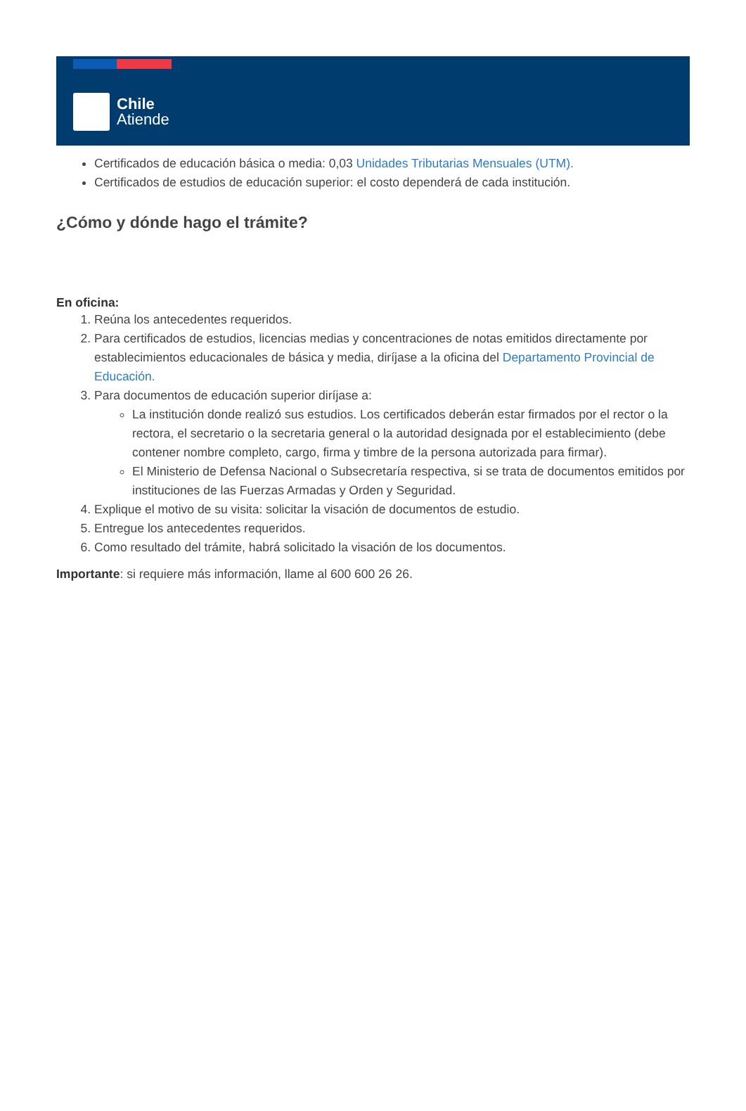Chile
Atiende
Certificados de educación básica o media: 0,03 Unidades Tributarias Mensuales (UTM).
Certificados de estudios de educación superior: el costo dependerá de cada institución.
¿Cómo y dónde hago el trámite?
En oficina:
1. Reúna los antecedentes requeridos.
2. Para certificados de estudios, licencias medias y concentraciones de notas emitidos directamente por establecimientos educacionales de básica y media, diríjase a la oficina del Departamento Provincial de Educación.
3. Para documentos de educación superior diríjase a:
La institución donde realizó sus estudios. Los certificados deberán estar firmados por el rector o la rectora, el secretario o la secretaria general o la autoridad designada por el establecimiento (debe contener nombre completo, cargo, firma y timbre de la persona autorizada para firmar).
El Ministerio de Defensa Nacional o Subsecretaría respectiva, si se trata de documentos emitidos por instituciones de las Fuerzas Armadas y Orden y Seguridad.
4. Explique el motivo de su visita: solicitar la visación de documentos de estudio.
5. Entregue los antecedentes requeridos.
6. Como resultado del trámite, habrá solicitado la visación de los documentos.
Importante: si requiere más información, llame al 600 600 26 26.